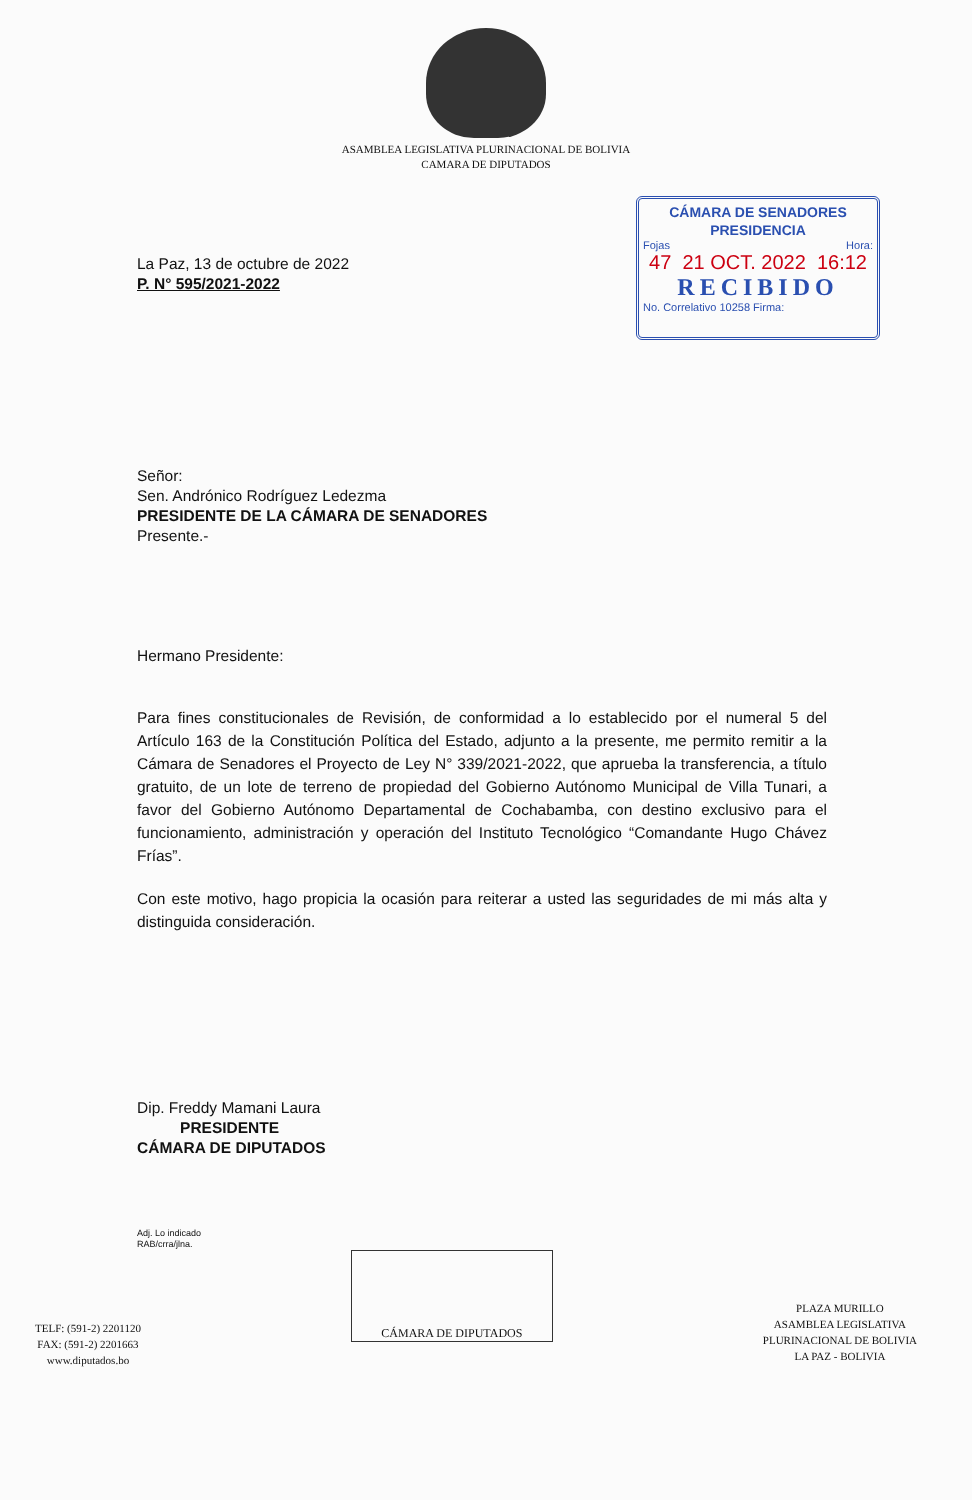ASAMBLEA LEGISLATIVA PLURINACIONAL DE BOLIVIA
CAMARA DE DIPUTADOS
CÁMARA DE SENADORES
PRESIDENCIA
Fojas Hora:
47 21 OCT. 2022 16:12
RECIBIDO
No. Correlativo 10258 Firma:
La Paz, 13 de octubre de 2022
P. N° 595/2021-2022
Señor:
Sen. Andrónico Rodríguez Ledezma
PRESIDENTE DE LA CÁMARA DE SENADORES
Presente.-
Hermano Presidente:
Para fines constitucionales de Revisión, de conformidad a lo establecido por el numeral 5 del Artículo 163 de la Constitución Política del Estado, adjunto a la presente, me permito remitir a la Cámara de Senadores el Proyecto de Ley N° 339/2021-2022, que aprueba la transferencia, a título gratuito, de un lote de terreno de propiedad del Gobierno Autónomo Municipal de Villa Tunari, a favor del Gobierno Autónomo Departamental de Cochabamba, con destino exclusivo para el funcionamiento, administración y operación del Instituto Tecnológico “Comandante Hugo Chávez Frías”.
Con este motivo, hago propicia la ocasión para reiterar a usted las seguridades de mi más alta y distinguida consideración.
Dip. Freddy Mamani Laura
PRESIDENTE
CÁMARA DE DIPUTADOS
Adj. Lo indicado
RAB/crra/jlna.
TELF: (591-2) 2201120
FAX: (591-2) 2201663
www.diputados.bo
CÁMARA DE DIPUTADOS
PLAZA MURILLO
ASAMBLEA LEGISLATIVA
PLURINACIONAL DE BOLIVIA
LA PAZ - BOLIVIA